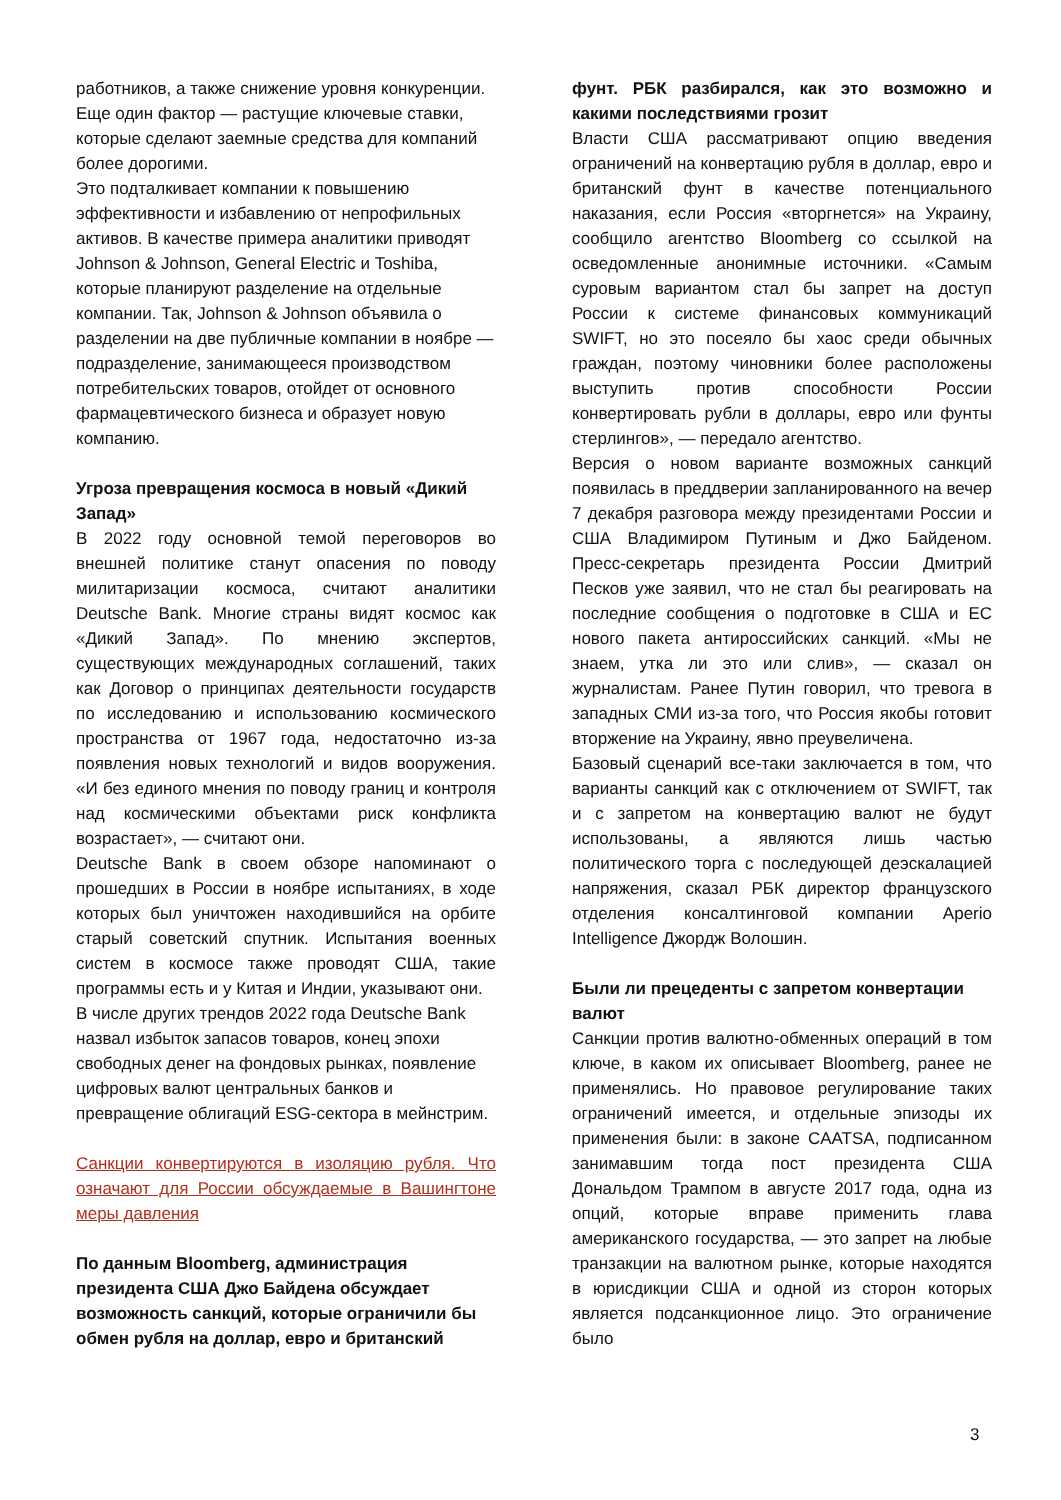работников, а также снижение уровня конкуренции. Еще один фактор — растущие ключевые ставки, которые сделают заемные средства для компаний более дорогими.
Это подталкивает компании к повышению эффективности и избавлению от непрофильных активов. В качестве примера аналитики приводят Johnson & Johnson, General Electric и Toshiba, которые планируют разделение на отдельные компании. Так, Johnson & Johnson объявила о разделении на две публичные компании в ноябре — подразделение, занимающееся производством потребительских товаров, отойдет от основного фармацевтического бизнеса и образует новую компанию.
Угроза превращения космоса в новый «Дикий Запад»
В 2022 году основной темой переговоров во внешней политике станут опасения по поводу милитаризации космоса, считают аналитики Deutsche Bank. Многие страны видят космос как «Дикий Запад». По мнению экспертов, существующих международных соглашений, таких как Договор о принципах деятельности государств по исследованию и использованию космического пространства от 1967 года, недостаточно из-за появления новых технологий и видов вооружения. «И без единого мнения по поводу границ и контроля над космическими объектами риск конфликта возрастает», — считают они.
Deutsche Bank в своем обзоре напоминают о прошедших в России в ноябре испытаниях, в ходе которых был уничтожен находившийся на орбите старый советский спутник. Испытания военных систем в космосе также проводят США, такие программы есть и у Китая и Индии, указывают они.
В числе других трендов 2022 года Deutsche Bank назвал избыток запасов товаров, конец эпохи свободных денег на фондовых рынках, появление цифровых валют центральных банков и превращение облигаций ESG-сектора в мейнстрим.
Санкции конвертируются в изоляцию рубля. Что означают для России обсуждаемые в Вашингтоне меры давления
По данным Bloomberg, администрация президента США Джо Байдена обсуждает возможность санкций, которые ограничили бы обмен рубля на доллар, евро и британский
фунт. РБК разбирался, как это возможно и какими последствиями грозит
Власти США рассматривают опцию введения ограничений на конвертацию рубля в доллар, евро и британский фунт в качестве потенциального наказания, если Россия «вторгнется» на Украину, сообщило агентство Bloomberg со ссылкой на осведомленные анонимные источники. «Самым суровым вариантом стал бы запрет на доступ России к системе финансовых коммуникаций SWIFT, но это посеяло бы хаос среди обычных граждан, поэтому чиновники более расположены выступить против способности России конвертировать рубли в доллары, евро или фунты стерлингов», — передало агентство.
Версия о новом варианте возможных санкций появилась в преддверии запланированного на вечер 7 декабря разговора между президентами России и США Владимиром Путиным и Джо Байденом. Пресс-секретарь президента России Дмитрий Песков уже заявил, что не стал бы реагировать на последние сообщения о подготовке в США и ЕС нового пакета антироссийских санкций. «Мы не знаем, утка ли это или слив», — сказал он журналистам. Ранее Путин говорил, что тревога в западных СМИ из-за того, что Россия якобы готовит вторжение на Украину, явно преувеличена.
Базовый сценарий все-таки заключается в том, что варианты санкций как с отключением от SWIFT, так и с запретом на конвертацию валют не будут использованы, а являются лишь частью политического торга с последующей деэскалацией напряжения, сказал РБК директор французского отделения консалтинговой компании Aperio Intelligence Джордж Волошин.
Были ли прецеденты с запретом конвертации валют
Санкции против валютно-обменных операций в том ключе, в каком их описывает Bloomberg, ранее не применялись. Но правовое регулирование таких ограничений имеется, и отдельные эпизоды их применения были: в законе CAATSA, подписанном занимавшим тогда пост президента США Дональдом Трампом в августе 2017 года, одна из опций, которые вправе применить глава американского государства, — это запрет на любые транзакции на валютном рынке, которые находятся в юрисдикции США и одной из сторон которых является подсанкционное лицо. Это ограничение было
3